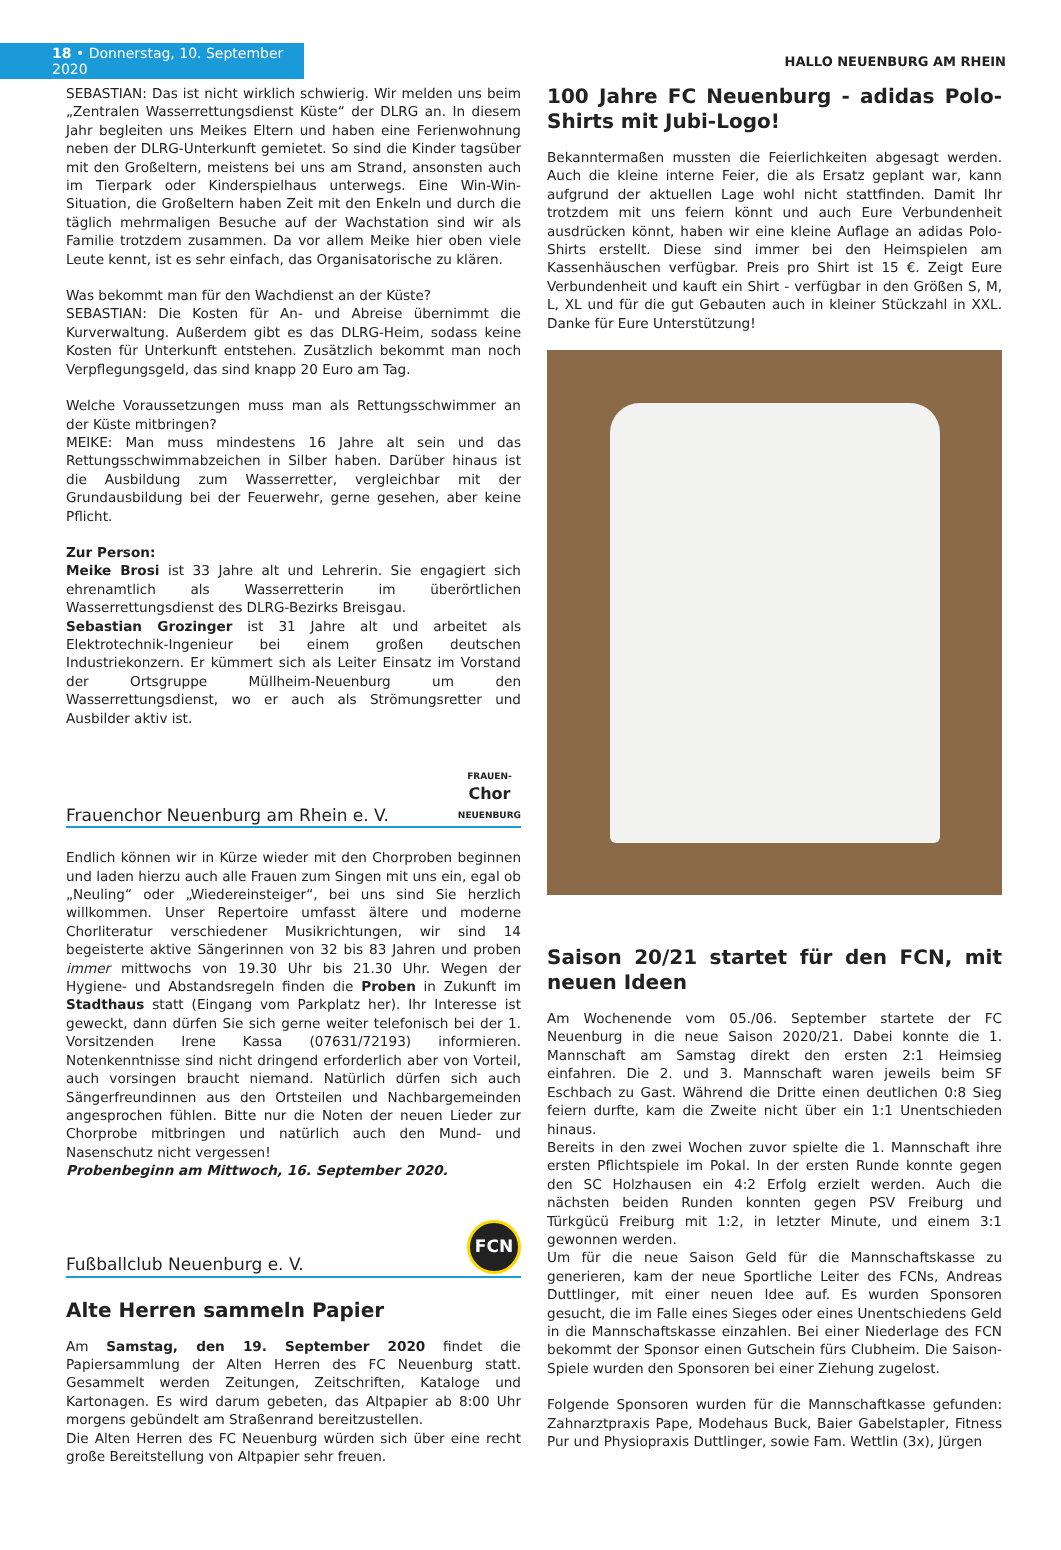18 • Donnerstag, 10. September 2020
HALLO NEUENBURG AM RHEIN
SEBASTIAN: Das ist nicht wirklich schwierig. Wir melden uns beim „Zentralen Wasserrettungsdienst Küste“ der DLRG an. In diesem Jahr begleiten uns Meikes Eltern und haben eine Ferienwohnung neben der DLRG-Unterkunft gemietet. So sind die Kinder tagsüber mit den Großeltern, meistens bei uns am Strand, ansonsten auch im Tierpark oder Kinderspielhaus unterwegs. Eine Win-Win-Situation, die Großeltern haben Zeit mit den Enkeln und durch die täglich mehrmaligen Besuche auf der Wachstation sind wir als Familie trotzdem zusammen. Da vor allem Meike hier oben viele Leute kennt, ist es sehr einfach, das Organisatorische zu klären.
Was bekommt man für den Wachdienst an der Küste?
SEBASTIAN: Die Kosten für An- und Abreise übernimmt die Kurverwaltung. Außerdem gibt es das DLRG-Heim, sodass keine Kosten für Unterkunft entstehen. Zusätzlich bekommt man noch Verpflegungsgeld, das sind knapp 20 Euro am Tag.
Welche Voraussetzungen muss man als Rettungsschwimmer an der Küste mitbringen?
MEIKE: Man muss mindestens 16 Jahre alt sein und das Rettungsschwimmabzeichen in Silber haben. Darüber hinaus ist die Ausbildung zum Wasserretter, vergleichbar mit der Grundausbildung bei der Feuerwehr, gerne gesehen, aber keine Pflicht.
Zur Person:
Meike Brosi ist 33 Jahre alt und Lehrerin. Sie engagiert sich ehrenamtlich als Wasserretterin im überörtlichen Wasserrettungsdienst des DLRG-Bezirks Breisgau.
Sebastian Grozinger ist 31 Jahre alt und arbeitet als Elektrotechnik-Ingenieur bei einem großen deutschen Industriekonzern. Er kümmert sich als Leiter Einsatz im Vorstand der Ortsgruppe Müllheim-Neuenburg um den Wasserrettungsdienst, wo er auch als Strömungsretter und Ausbilder aktiv ist.
Frauenchor Neuenburg am Rhein e. V. FRAUEN-
Chor
NEUENBURG
Endlich können wir in Kürze wieder mit den Chorproben beginnen und laden hierzu auch alle Frauen zum Singen mit uns ein, egal ob „Neuling“ oder „Wiedereinsteiger“, bei uns sind Sie herzlich willkommen. Unser Repertoire umfasst ältere und moderne Chorliteratur verschiedener Musikrichtungen, wir sind 14 begeisterte aktive Sängerinnen von 32 bis 83 Jahren und proben immer mittwochs von 19.30 Uhr bis 21.30 Uhr. Wegen der Hygiene- und Abstandsregeln finden die Proben in Zukunft im Stadthaus statt (Eingang vom Parkplatz her). Ihr Interesse ist geweckt, dann dürfen Sie sich gerne weiter telefonisch bei der 1. Vorsitzenden Irene Kassa (07631/72193) informieren. Notenkenntnisse sind nicht dringend erforderlich aber von Vorteil, auch vorsingen braucht niemand. Natürlich dürfen sich auch Sängerfreundinnen aus den Ortsteilen und Nachbargemeinden angesprochen fühlen. Bitte nur die Noten der neuen Lieder zur Chorprobe mitbringen und natürlich auch den Mund- und Nasenschutz nicht vergessen!
Probenbeginn am Mittwoch, 16. September 2020.
Fußballclub Neuenburg e. V. FCN
Alte Herren sammeln Papier
Am Samstag, den 19. September 2020 findet die Papiersammlung der Alten Herren des FC Neuenburg statt. Gesammelt werden Zeitungen, Zeitschriften, Kataloge und Kartonagen. Es wird darum gebeten, das Altpapier ab 8:00 Uhr morgens gebündelt am Straßenrand bereitzustellen.
Die Alten Herren des FC Neuenburg würden sich über eine recht große Bereitstellung von Altpapier sehr freuen.
100 Jahre FC Neuenburg - adidas Polo-Shirts mit Jubi-Logo!
Bekanntermaßen mussten die Feierlichkeiten abgesagt werden. Auch die kleine interne Feier, die als Ersatz geplant war, kann aufgrund der aktuellen Lage wohl nicht stattfinden. Damit Ihr trotzdem mit uns feiern könnt und auch Eure Verbundenheit ausdrücken könnt, haben wir eine kleine Auflage an adidas Polo-Shirts erstellt. Diese sind immer bei den Heimspielen am Kassenhäuschen verfügbar. Preis pro Shirt ist 15 €. Zeigt Eure Verbundenheit und kauft ein Shirt - verfügbar in den Größen S, M, L, XL und für die gut Gebauten auch in kleiner Stückzahl in XXL. Danke für Eure Unterstützung!
Saison 20/21 startet für den FCN, mit neuen Ideen
Am Wochenende vom 05./06. September startete der FC Neuenburg in die neue Saison 2020/21. Dabei konnte die 1. Mannschaft am Samstag direkt den ersten 2:1 Heimsieg einfahren. Die 2. und 3. Mannschaft waren jeweils beim SF Eschbach zu Gast. Während die Dritte einen deutlichen 0:8 Sieg feiern durfte, kam die Zweite nicht über ein 1:1 Unentschieden hinaus.
Bereits in den zwei Wochen zuvor spielte die 1. Mannschaft ihre ersten Pflichtspiele im Pokal. In der ersten Runde konnte gegen den SC Holzhausen ein 4:2 Erfolg erzielt werden. Auch die nächsten beiden Runden konnten gegen PSV Freiburg und Türkgücü Freiburg mit 1:2, in letzter Minute, und einem 3:1 gewonnen werden.
Um für die neue Saison Geld für die Mannschaftskasse zu generieren, kam der neue Sportliche Leiter des FCNs, Andreas Duttlinger, mit einer neuen Idee auf. Es wurden Sponsoren gesucht, die im Falle eines Sieges oder eines Unentschiedens Geld in die Mannschaftskasse einzahlen. Bei einer Niederlage des FCN bekommt der Sponsor einen Gutschein fürs Clubheim. Die Saison-Spiele wurden den Sponsoren bei einer Ziehung zugelost.
Folgende Sponsoren wurden für die Mannschaftkasse gefunden: Zahnarztpraxis Pape, Modehaus Buck, Baier Gabelstapler, Fitness Pur und Physiopraxis Duttlinger, sowie Fam. Wettlin (3x), Jürgen